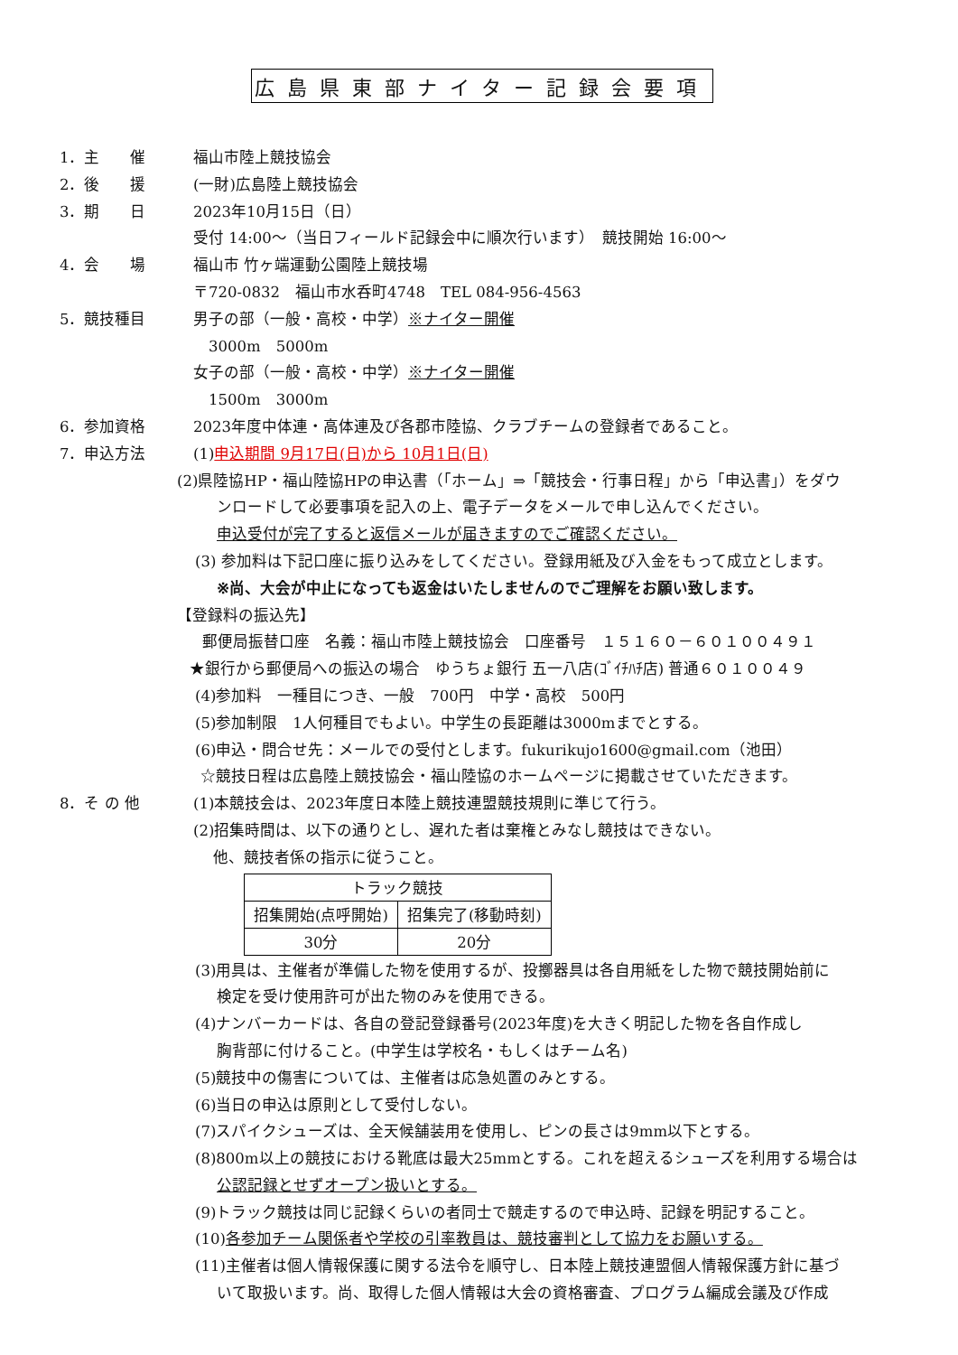広島県東部ナイター記録会要項
1．主　　催 福山市陸上競技協会
2．後　　援 (一財)広島陸上競技協会
3．期　　日 2023年10月15日（日）
受付 14:00～（当日フィールド記録会中に順次行います）　競技開始 16:00～
4．会　　場 福山市 竹ヶ端運動公園陸上競技場
〒720-0832　福山市水呑町4748　TEL 084-956-4563
5．競技種目 男子の部（一般・高校・中学）※ナイター開催
　3000m　5000m
女子の部（一般・高校・中学）※ナイター開催
　1500m　3000m
6．参加資格 2023年度中体連・高体連及び各郡市陸協、クラブチームの登録者であること。
7．申込方法 (1)申込期間 9月17日(日)から 10月1日(日)
(2)県陸協HP・福山陸協HPの申込書（「ホーム」⇒「競技会・行事日程」から「申込書」）をダウ
ンロードして必要事項を記入の上、電子データをメールで申し込んでください。
申込受付が完了すると返信メールが届きますのでご確認ください。
(3) 参加料は下記口座に振り込みをしてください。登録用紙及び入金をもって成立とします。
※尚、大会が中止になっても返金はいたしませんのでご理解をお願い致します。
【登録料の振込先】
郵便局振替口座　名義：福山市陸上競技協会　口座番号　１５１６０－６０１００４９１
★銀行から郵便局への振込の場合　ゆうちょ銀行 五一八店(ｺﾞｲﾁﾊﾁ店) 普通６０１００４９
(4)参加料　一種目につき、一般　700円　中学・高校　500円
(5)参加制限　1人何種目でもよい。中学生の長距離は3000mまでとする。
(6)申込・問合せ先：メールでの受付とします。fukurikujo1600@gmail.com（池田）
☆競技日程は広島陸上競技協会・福山陸協のホームページに掲載させていただきます。
8．そ の 他 (1)本競技会は、2023年度日本陸上競技連盟競技規則に準じて行う。
(2)招集時間は、以下の通りとし、遅れた者は棄権とみなし競技はできない。
　 他、競技者係の指示に従うこと。
| トラック競技 | |
| 招集開始(点呼開始) | 招集完了(移動時刻) |
| 30分 | 20分 |
(3)用具は、主催者が準備した物を使用するが、投擲器具は各自用紙をした物で競技開始前に
検定を受け使用許可が出た物のみを使用できる。
(4)ナンバーカードは、各自の登記登録番号(2023年度)を大きく明記した物を各自作成し
胸背部に付けること。(中学生は学校名・もしくはチーム名)
(5)競技中の傷害については、主催者は応急処置のみとする。
(6)当日の申込は原則として受付しない。
(7)スパイクシューズは、全天候舗装用を使用し、ピンの長さは9mm以下とする。
(8)800m以上の競技における靴底は最大25mmとする。これを超えるシューズを利用する場合は
公認記録とせずオープン扱いとする。
(9)トラック競技は同じ記録くらいの者同士で競走するので申込時、記録を明記すること。
(10)各参加チーム関係者や学校の引率教員は、競技審判として協力をお願いする。
(11)主催者は個人情報保護に関する法令を順守し、日本陸上競技連盟個人情報保護方針に基づ
いて取扱います。尚、取得した個人情報は大会の資格審査、プログラム編成会議及び作成